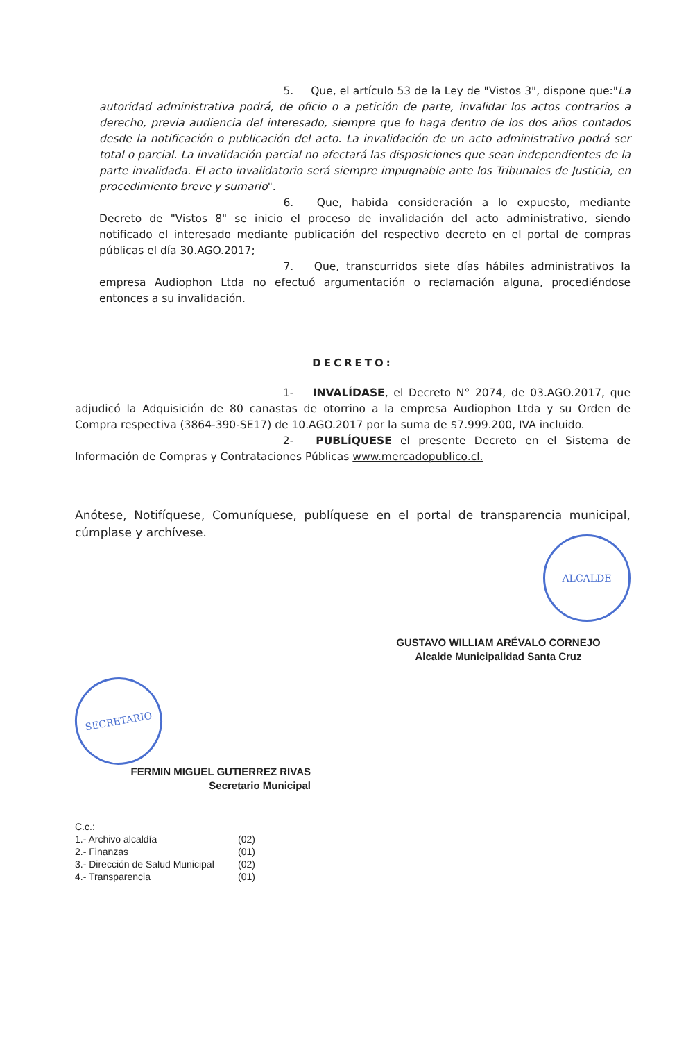5. Que, el artículo 53 de la Ley de "Vistos 3", dispone que:"La autoridad administrativa podrá, de oficio o a petición de parte, invalidar los actos contrarios a derecho, previa audiencia del interesado, siempre que lo haga dentro de los dos años contados desde la notificación o publicación del acto. La invalidación de un acto administrativo podrá ser total o parcial. La invalidación parcial no afectará las disposiciones que sean independientes de la parte invalidada. El acto invalidatorio será siempre impugnable ante los Tribunales de Justicia, en procedimiento breve y sumario".
6. Que, habida consideración a lo expuesto, mediante Decreto de "Vistos 8" se inicio el proceso de invalidación del acto administrativo, siendo notificado el interesado mediante publicación del respectivo decreto en el portal de compras públicas el día 30.AGO.2017;
7. Que, transcurridos siete días hábiles administrativos la empresa Audiophon Ltda no efectuó argumentación o reclamación alguna, procediéndose entonces a su invalidación.
DECRETO:
1- INVALÍDASE, el Decreto N° 2074, de 03.AGO.2017, que adjudicó la Adquisición de 80 canastas de otorrino a la empresa Audiophon Ltda y su Orden de Compra respectiva (3864-390-SE17) de 10.AGO.2017 por la suma de $7.999.200, IVA incluido.
2- PUBLÍQUESE el presente Decreto en el Sistema de Información de Compras y Contrataciones Públicas www.mercadopublico.cl.
Anótese, Notifíquese, Comuníquese, publíquese en el portal de transparencia municipal, cúmplase y archívese.
ALCALDE
GUSTAVO WILLIAM ARÉVALO CORNEJO
Alcalde Municipalidad Santa Cruz
SECRETARIO
FERMIN MIGUEL GUTIERREZ RIVAS
Secretario Municipal
C.c.:
1.- Archivo alcaldía (02)
2.- Finanzas (01)
3.- Dirección de Salud Municipal (02)
4.- Transparencia (01)